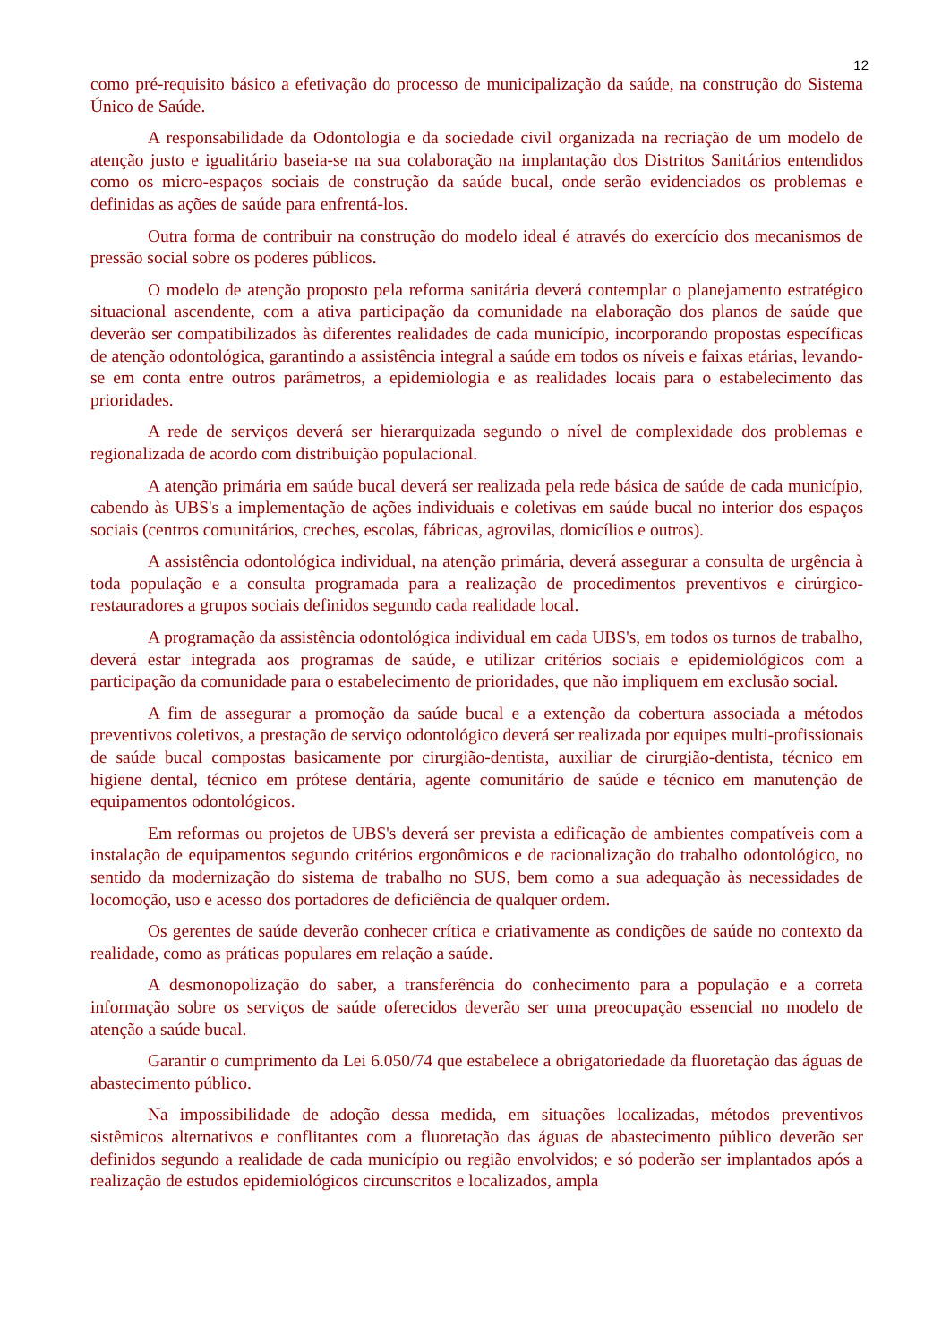12
como pré-requisito básico a efetivação do processo de municipalização da saúde, na construção do Sistema Único de Saúde.
A responsabilidade da Odontologia e da sociedade civil organizada na recriação de um modelo de atenção justo e igualitário baseia-se na sua colaboração na implantação dos Distritos Sanitários entendidos como os micro-espaços sociais de construção da saúde bucal, onde serão evidenciados os problemas e definidas as ações de saúde para enfrentá-los.
Outra forma de contribuir na construção do modelo ideal é através do exercício dos mecanismos de pressão social sobre os poderes públicos.
O modelo de atenção proposto pela reforma sanitária deverá contemplar o planejamento estratégico situacional ascendente, com a ativa participação da comunidade na elaboração dos planos de saúde que deverão ser compatibilizados às diferentes realidades de cada município, incorporando propostas específicas de atenção odontológica, garantindo a assistência integral a saúde em todos os níveis e faixas etárias, levando-se em conta entre outros parâmetros, a epidemiologia e as realidades locais para o estabelecimento das prioridades.
A rede de serviços deverá ser hierarquizada segundo o nível de complexidade dos problemas e regionalizada de acordo com distribuição populacional.
A atenção primária em saúde bucal deverá ser realizada pela rede básica de saúde de cada município, cabendo às UBS's a implementação de ações individuais e coletivas em saúde bucal no interior dos espaços sociais (centros comunitários, creches, escolas, fábricas, agrovilas, domicílios e outros).
A assistência odontológica individual, na atenção primária, deverá assegurar a consulta de urgência à toda população e a consulta programada para a realização de procedimentos preventivos e cirúrgico-restauradores a grupos sociais definidos segundo cada realidade local.
A programação da assistência odontológica individual em cada UBS's, em todos os turnos de trabalho, deverá estar integrada aos programas de saúde, e utilizar critérios sociais e epidemiológicos com a participação da comunidade para o estabelecimento de prioridades, que não impliquem em exclusão social.
A fim de assegurar a promoção da saúde bucal e a extenção da cobertura associada a métodos preventivos coletivos, a prestação de serviço odontológico deverá ser realizada por equipes multi-profissionais de saúde bucal compostas basicamente por cirurgião-dentista, auxiliar de cirurgião-dentista, técnico em higiene dental, técnico em prótese dentária, agente comunitário de saúde e técnico em manutenção de equipamentos odontológicos.
Em reformas ou projetos de UBS's deverá ser prevista a edificação de ambientes compatíveis com a instalação de equipamentos segundo critérios ergonômicos e de racionalização do trabalho odontológico, no sentido da modernização do sistema de trabalho no SUS, bem como a sua adequação às necessidades de locomoção, uso e acesso dos portadores de deficiência de qualquer ordem.
Os gerentes de saúde deverão conhecer crítica e criativamente as condições de saúde no contexto da realidade, como as práticas populares em relação a saúde.
A desmonopolização do saber, a transferência do conhecimento para a população e a correta informação sobre os serviços de saúde oferecidos deverão ser uma preocupação essencial no modelo de atenção a saúde bucal.
Garantir o cumprimento da Lei 6.050/74 que estabelece a obrigatoriedade da fluoretação das águas de abastecimento público.
Na impossibilidade de adoção dessa medida, em situações localizadas, métodos preventivos sistêmicos alternativos e conflitantes com a fluoretação das águas de abastecimento público deverão ser definidos segundo a realidade de cada município ou região envolvidos; e só poderão ser implantados após a realização de estudos epidemiológicos circunscritos e localizados, ampla